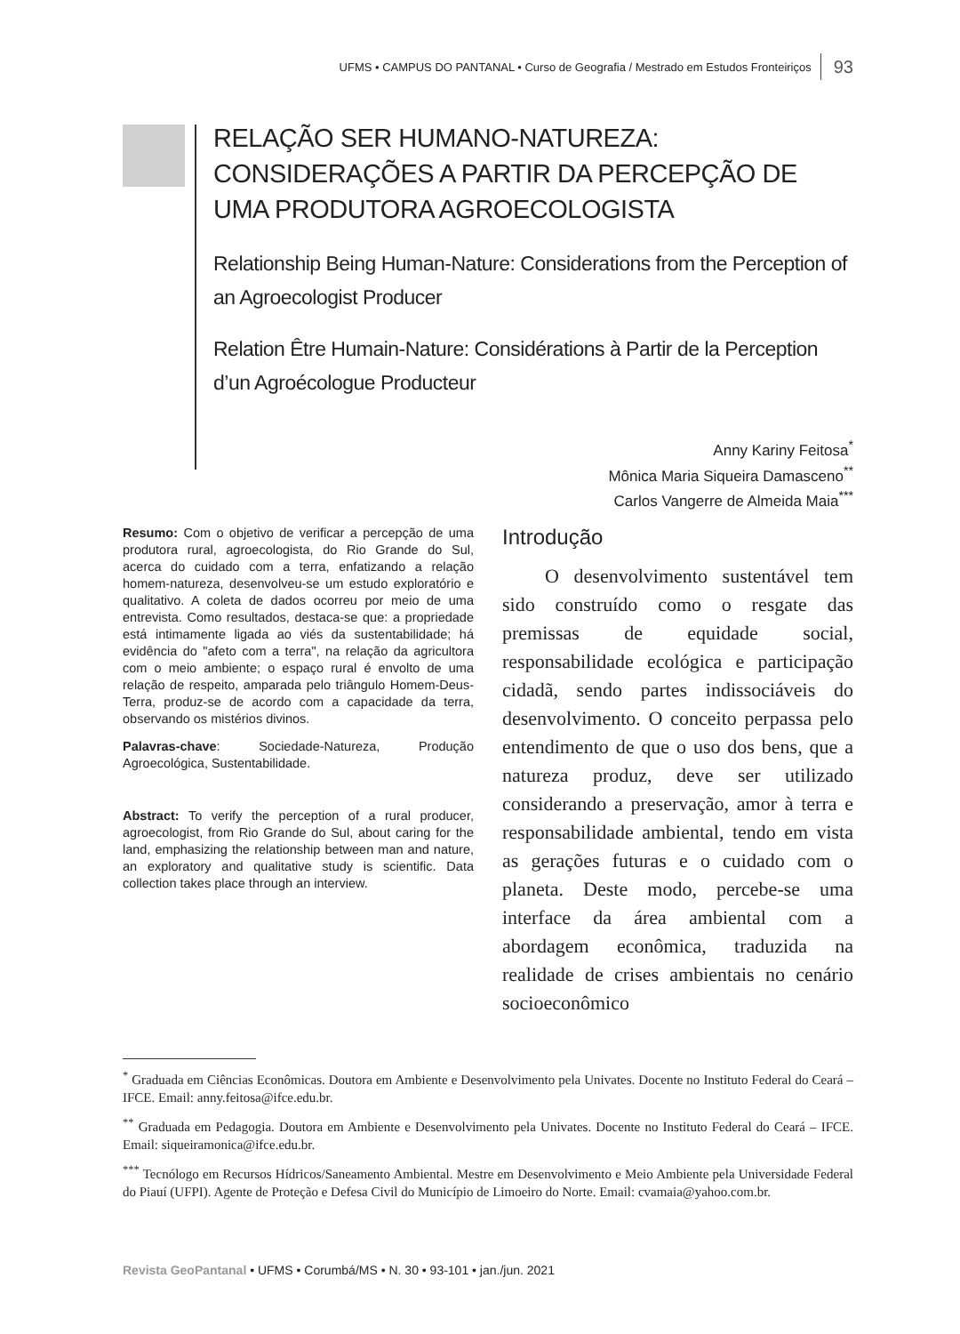UFMS • CAMPUS DO PANTANAL • Curso de Geografia / Mestrado em Estudos Fronteiriços 93
RELAÇÃO SER HUMANO-NATUREZA: CONSIDERAÇÕES A PARTIR DA PERCEPÇÃO DE UMA PRODUTORA AGROECOLOGISTA
Relationship Being Human-Nature: Considerations from the Perception of an Agroecologist Producer
Relation Être Humain-Nature: Considérations à Partir de la Perception d’un Agroécologue Producteur
Anny Kariny Feitosa<sup>*</sup>
Mônica Maria Siqueira Damasceno<sup>**</sup>
Carlos Vangerre de Almeida Maia<sup>***</sup>
Resumo: Com o objetivo de verificar a percepção de uma produtora rural, agroecologista, do Rio Grande do Sul, acerca do cuidado com a terra, enfatizando a relação homem-natureza, desenvolveu-se um estudo exploratório e qualitativo. A coleta de dados ocorreu por meio de uma entrevista. Como resultados, destaca-se que: a propriedade está intimamente ligada ao viés da sustentabilidade; há evidência do "afeto com a terra", na relação da agricultora com o meio ambiente; o espaço rural é envolto de uma relação de respeito, amparada pelo triângulo Homem-Deus-Terra, produz-se de acordo com a capacidade da terra, observando os mistérios divinos.
Palavras-chave: Sociedade-Natureza, Produção Agroecológica, Sustentabilidade.
Abstract: To verify the perception of a rural producer, agroecologist, from Rio Grande do Sul, about caring for the land, emphasizing the relationship between man and nature, an exploratory and qualitative study is scientific. Data collection takes place through an interview.
Introdução
O desenvolvimento sustentável tem sido construído como o resgate das premissas de equidade social, responsabilidade ecológica e participação cidadã, sendo partes indissociáveis do desenvolvimento. O conceito perpassa pelo entendimento de que o uso dos bens, que a natureza produz, deve ser utilizado considerando a preservação, amor à terra e responsabilidade ambiental, tendo em vista as gerações futuras e o cuidado com o planeta. Deste modo, percebe-se uma interface da área ambiental com a abordagem econômica, traduzida na realidade de crises ambientais no cenário socioeconômico
<sup>*</sup> Graduada em Ciências Econômicas. Doutora em Ambiente e Desenvolvimento pela Univates. Docente no Instituto Federal do Ceará – IFCE. Email: anny.feitosa@ifce.edu.br.
<sup>**</sup> Graduada em Pedagogia. Doutora em Ambiente e Desenvolvimento pela Univates. Docente no Instituto Federal do Ceará – IFCE. Email: siqueiramonica@ifce.edu.br.
<sup>***</sup> Tecnólogo em Recursos Hídricos/Saneamento Ambiental. Mestre em Desenvolvimento e Meio Ambiente pela Universidade Federal do Piauí (UFPI). Agente de Proteção e Defesa Civil do Município de Limoeiro do Norte. Email: cvamaia@yahoo.com.br.
Revista GeoPantanal • UFMS • Corumbá/MS • N. 30 • 93-101 • jan./jun. 2021